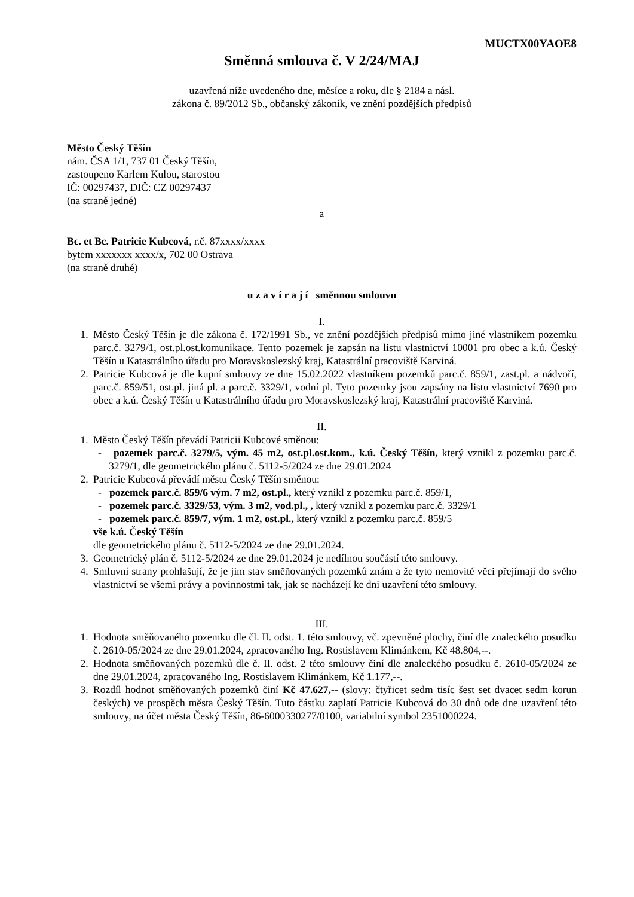MUCTX00YAOE8
Směnná smlouva č. V 2/24/MAJ
uzavřená níže uvedeného dne, měsíce a roku, dle § 2184 a násl.
zákona č. 89/2012 Sb., občanský zákoník, ve znění pozdějších předpisů
Město Český Těšín
nám. ČSA 1/1, 737 01 Český Těšín,
zastoupeno Karlem Kulou, starostou
IČ: 00297437, DIČ: CZ 00297437
(na straně jedné)
a
Bc. et Bc. Patricie Kubcová, r.č. 87xxxx/xxxx
bytem xxxxxxx xxxx/x, 702 00 Ostrava
(na straně druhé)
u z a v í r a j í směnnou smlouvu
I.
1. Město Český Těšín je dle zákona č. 172/1991 Sb., ve znění pozdějších předpisů mimo jiné vlastníkem pozemku parc.č. 3279/1, ost.pl.ost.komunikace. Tento pozemek je zapsán na listu vlastnictví 10001 pro obec a k.ú. Český Těšín u Katastrálního úřadu pro Moravskoslezský kraj, Katastrální pracoviště Karviná.
2. Patricie Kubcová je dle kupní smlouvy ze dne 15.02.2022 vlastníkem pozemků parc.č. 859/1, zast.pl. a nádvoří, parc.č. 859/51, ost.pl. jiná pl. a parc.č. 3329/1, vodní pl. Tyto pozemky jsou zapsány na listu vlastnictví 7690 pro obec a k.ú. Český Těšín u Katastrálního úřadu pro Moravskoslezský kraj, Katastrální pracoviště Karviná.
II.
1. Město Český Těšín převádí Patricii Kubcové směnou:
- pozemek parc.č. 3279/5, vým. 45 m2, ost.pl.ost.kom., k.ú. Český Těšín, který vznikl z pozemku parc.č. 3279/1, dle geometrického plánu č. 5112-5/2024 ze dne 29.01.2024
2. Patricie Kubcová převádí městu Český Těšín směnou:
- pozemek parc.č. 859/6 vým. 7 m2, ost.pl., který vznikl z pozemku parc.č. 859/1,
- pozemek parc.č. 3329/53, vým. 3 m2, vod.pl., , který vznikl z pozemku parc.č. 3329/1
- pozemek parc.č. 859/7, vým. 1 m2, ost.pl., který vznikl z pozemku parc.č. 859/5
vše k.ú. Český Těšín
dle geometrického plánu č. 5112-5/2024 ze dne 29.01.2024.
3. Geometrický plán č. 5112-5/2024 ze dne 29.01.2024 je nedílnou součástí této smlouvy.
4. Smluvní strany prohlašují, že je jim stav směňovaných pozemků znám a že tyto nemovité věci přejímají do svého vlastnictví se všemi právy a povinnostmi tak, jak se nacházejí ke dni uzavření této smlouvy.
III.
1. Hodnota směňovaného pozemku dle čl. II. odst. 1. této smlouvy, vč. zpevněné plochy, činí dle znaleckého posudku č. 2610-05/2024 ze dne 29.01.2024, zpracovaného Ing. Rostislavem Klimánkem, Kč 48.804,--.
2. Hodnota směňovaných pozemků dle č. II. odst. 2 této smlouvy činí dle znaleckého posudku č. 2610-05/2024 ze dne 29.01.2024, zpracovaného Ing. Rostislavem Klimánkem, Kč 1.177,--.
3. Rozdíl hodnot směňovaných pozemků činí Kč 47.627,-- (slovy: čtyřicet sedm tisíc šest set dvacet sedm korun českých) ve prospěch města Český Těšín. Tuto částku zaplatí Patricie Kubcová do 30 dnů ode dne uzavření této smlouvy, na účet města Český Těšín, 86-6000330277/0100, variabilní symbol 2351000224.